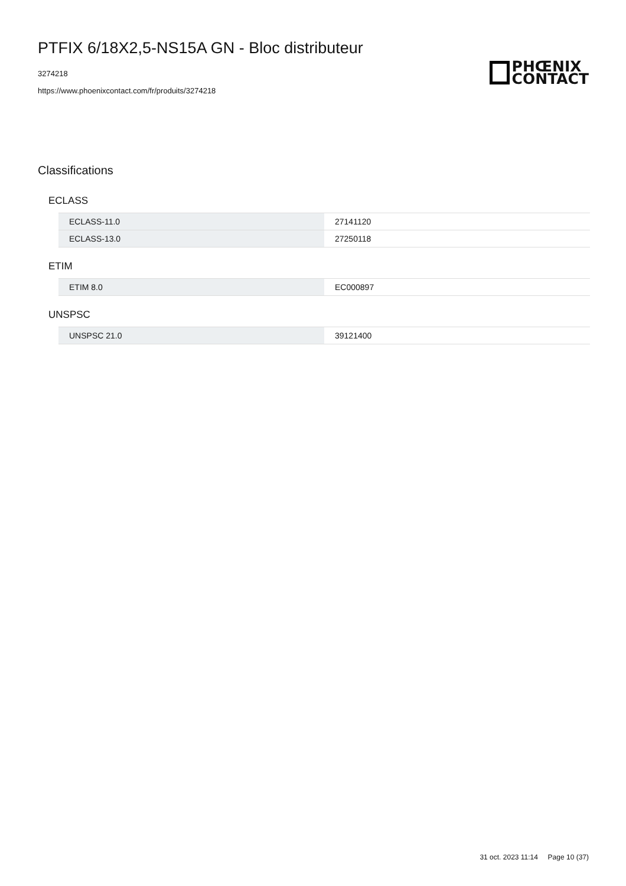PTFIX 6/18X2,5-NS15A GN - Bloc distributeur
3274218
https://www.phoenixcontact.com/fr/produits/3274218
PHŒNIX
CONTACT
Classifications
ECLASS
| ECLASS-11.0 | 27141120 |
| ECLASS-13.0 | 27250118 |
ETIM
| ETIM 8.0 | EC000897 |
UNSPSC
| UNSPSC 21.0 | 39121400 |
31 oct. 2023 11:14 Page 10 (37)